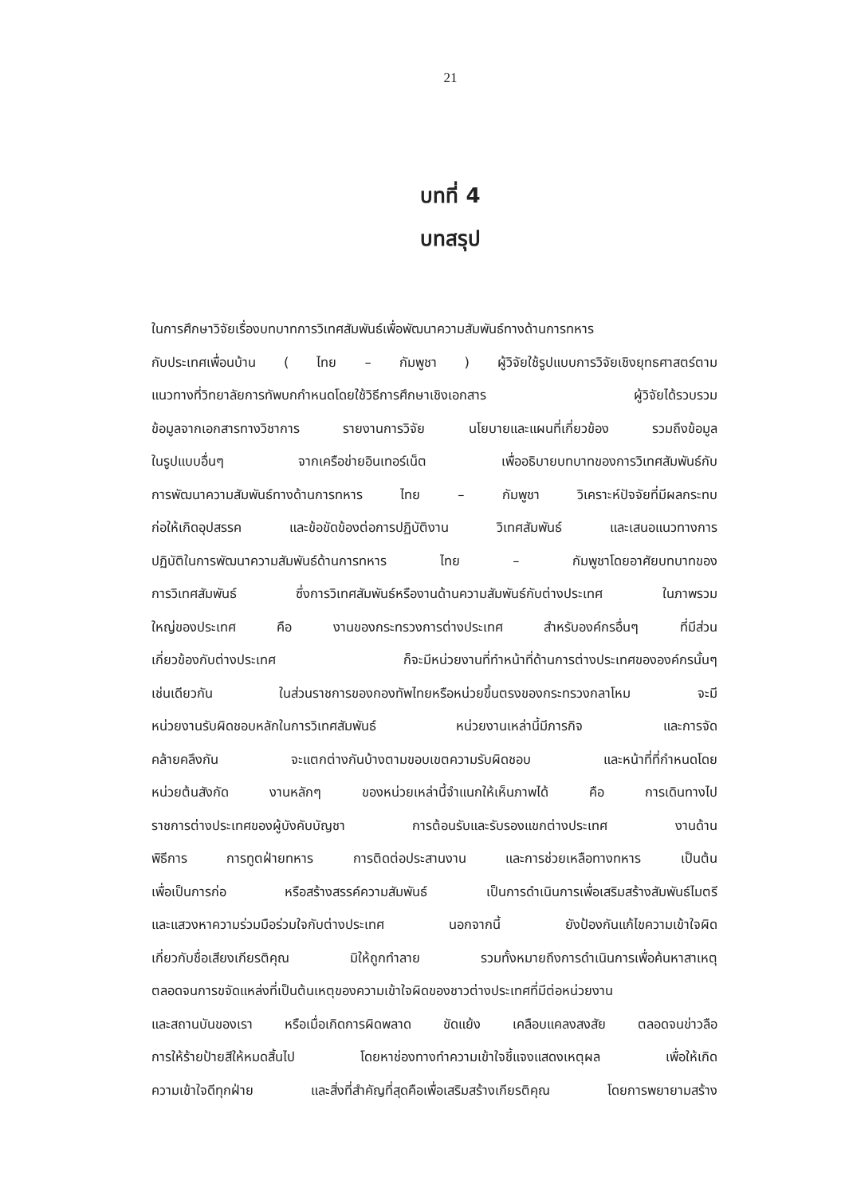21
บทที่ 4
บทสรุป
ในการศึกษาวิจัยเรื่องบทบาทการวิเทศสัมพันธ์เพื่อพัฒนาความสัมพันธ์ทางด้านการทหาร
กับประเทศเพื่อนบ้าน ( ไทย – กัมพูชา ) ผู้วิจัยใช้รูปแบบการวิจัยเชิงยุทธศาสตร์ตาม
แนวทางที่วิทยาลัยการทัพบกกำหนดโดยใช้วิธีการศึกษาเชิงเอกสาร ผู้วิจัยได้รวบรวม
ข้อมูลจากเอกสารทางวิชาการ รายงานการวิจัย นโยบายและแผนที่เกี่ยวข้อง รวมถึงข้อมูล
ในรูปแบบอื่นๆ จากเครือข่ายอินเทอร์เน็ต เพื่ออธิบายบทบาทของการวิเทศสัมพันธ์กับ
การพัฒนาความสัมพันธ์ทางด้านการทหาร ไทย – กัมพูชา วิเคราะห์ปัจจัยที่มีผลกระทบ
ก่อให้เกิดอุปสรรค และข้อขัดข้องต่อการปฏิบัติงาน วิเทศสัมพันธ์ และเสนอแนวทางการ
ปฏิบัติในการพัฒนาความสัมพันธ์ด้านการทหาร ไทย – กัมพูชาโดยอาศัยบทบาทของ
การวิเทศสัมพันธ์ ซึ่งการวิเทศสัมพันธ์หรืองานด้านความสัมพันธ์กับต่างประเทศ ในภาพรวม
ใหญ่ของประเทศ คือ งานของกระทรวงการต่างประเทศ สำหรับองค์กรอื่นๆ ที่มีส่วน
เกี่ยวข้องกับต่างประเทศ ก็จะมีหน่วยงานที่ทำหน้าที่ด้านการต่างประเทศขององค์กรนั้นๆ
เช่นเดียวกัน ในส่วนราชการของกองทัพไทยหรือหน่วยขึ้นตรงของกระทรวงกลาโหม จะมี
หน่วยงานรับผิดชอบหลักในการวิเทศสัมพันธ์ หน่วยงานเหล่านี้มีภารกิจ และการจัด
คล้ายคลึงกัน จะแตกต่างกันบ้างตามขอบเขตความรับผิดชอบ และหน้าที่ที่กำหนดโดย
หน่วยต้นสังกัด งานหลักๆ ของหน่วยเหล่านี้จำแนกให้เห็นภาพได้ คือ การเดินทางไป
ราชการต่างประเทศของผู้บังคับบัญชา การต้อนรับและรับรองแขกต่างประเทศ งานด้าน
พิธีการ การทูตฝ่ายทหาร การติดต่อประสานงาน และการช่วยเหลือทางทหาร เป็นต้น
เพื่อเป็นการก่อ หรือสร้างสรรค์ความสัมพันธ์ เป็นการดำเนินการเพื่อเสริมสร้างสัมพันธ์ไมตรี
และแสวงหาความร่วมมือร่วมใจกับต่างประเทศ นอกจากนี้ ยังป้องกันแก้ไขความเข้าใจผิด
เกี่ยวกับชื่อเสียงเกียรติคุณ มิให้ถูกทำลาย รวมทั้งหมายถึงการดำเนินการเพื่อค้นหาสาเหตุ
ตลอดจนการขจัดแหล่งที่เป็นต้นเหตุของความเข้าใจผิดของชาวต่างประเทศที่มีต่อหน่วยงาน
และสถานบันของเรา หรือเมื่อเกิดการผิดพลาด ขัดแย้ง เคลือบแคลงสงสัย ตลอดจนข่าวลือ
การให้ร้ายป้ายสีให้หมดสิ้นไป โดยหาช่องทางทำความเข้าใจชี้แจงแสดงเหตุผล เพื่อให้เกิด
ความเข้าใจดีทุกฝ่าย และสิ่งที่สำคัญที่สุดคือเพื่อเสริมสร้างเกียรติคุณ โดยการพยายามสร้าง